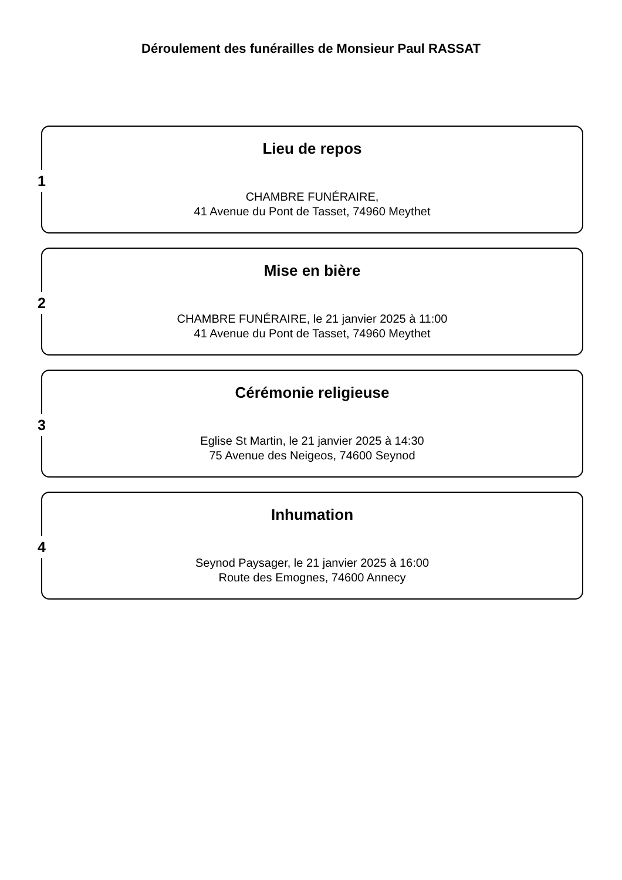Déroulement des funérailles de Monsieur Paul RASSAT
1
Lieu de repos
CHAMBRE FUNÉRAIRE,
41 Avenue du Pont de Tasset, 74960 Meythet
2
Mise en bière
CHAMBRE FUNÉRAIRE, le 21 janvier 2025 à 11:00
41 Avenue du Pont de Tasset, 74960 Meythet
3
Cérémonie religieuse
Eglise St Martin, le 21 janvier 2025 à 14:30
75 Avenue des Neigeos, 74600 Seynod
4
Inhumation
Seynod Paysager, le 21 janvier 2025 à 16:00
Route des Emognes, 74600 Annecy